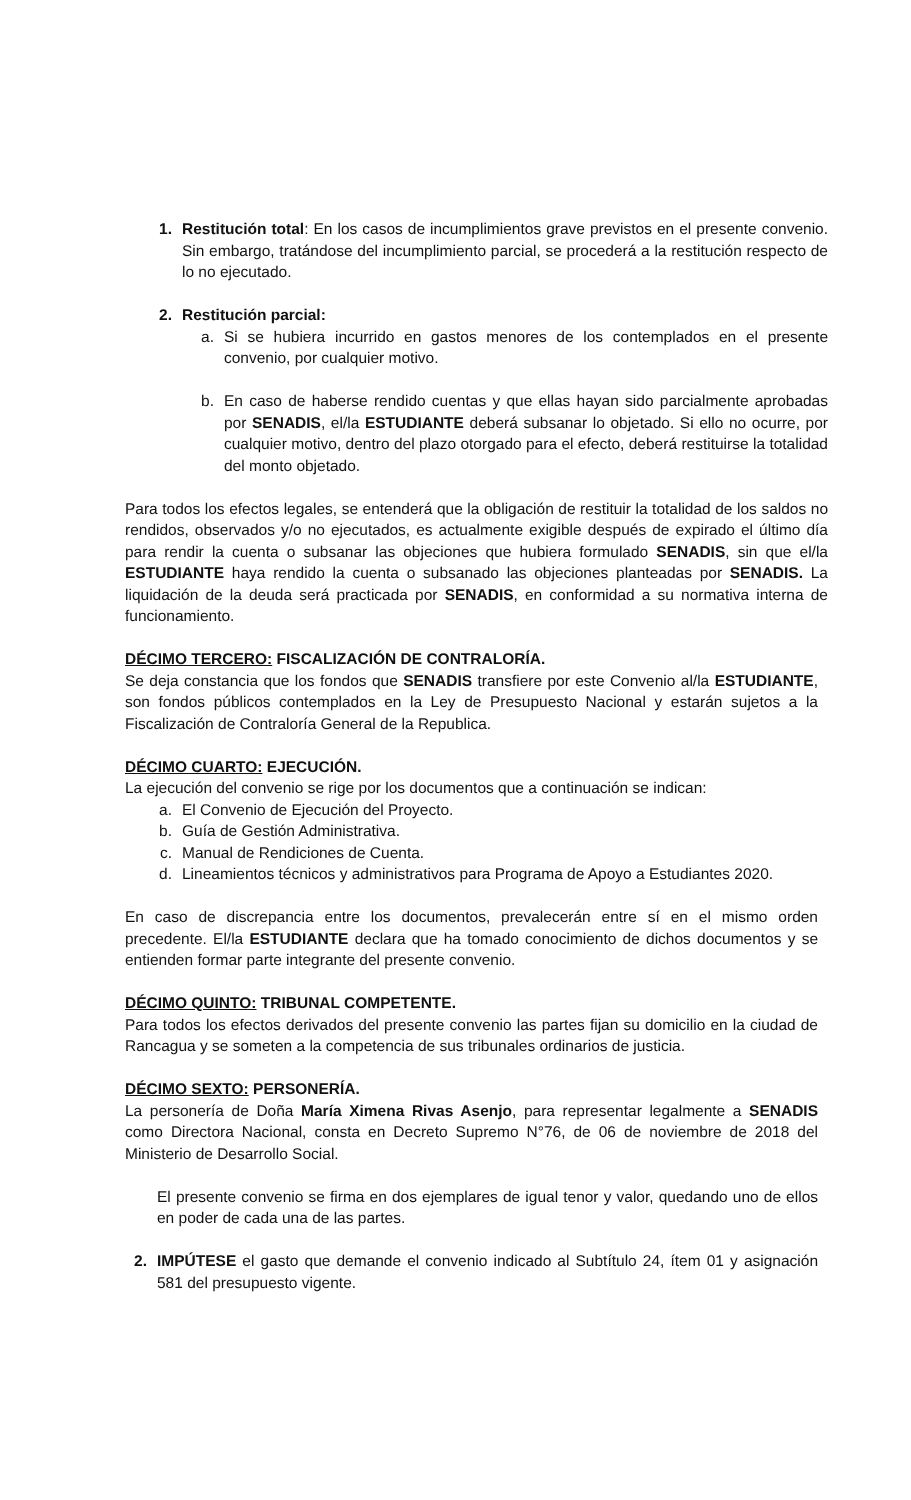1. Restitución total: En los casos de incumplimientos grave previstos en el presente convenio. Sin embargo, tratándose del incumplimiento parcial, se procederá a la restitución respecto de lo no ejecutado.
2. Restitución parcial:
a. Si se hubiera incurrido en gastos menores de los contemplados en el presente convenio, por cualquier motivo.
b. En caso de haberse rendido cuentas y que ellas hayan sido parcialmente aprobadas por SENADIS, el/la ESTUDIANTE deberá subsanar lo objetado. Si ello no ocurre, por cualquier motivo, dentro del plazo otorgado para el efecto, deberá restituirse la totalidad del monto objetado.
Para todos los efectos legales, se entenderá que la obligación de restituir la totalidad de los saldos no rendidos, observados y/o no ejecutados, es actualmente exigible después de expirado el último día para rendir la cuenta o subsanar las objeciones que hubiera formulado SENADIS, sin que el/la ESTUDIANTE haya rendido la cuenta o subsanado las objeciones planteadas por SENADIS. La liquidación de la deuda será practicada por SENADIS, en conformidad a su normativa interna de funcionamiento.
DÉCIMO TERCERO: FISCALIZACIÓN DE CONTRALORÍA.
Se deja constancia que los fondos que SENADIS transfiere por este Convenio al/la ESTUDIANTE, son fondos públicos contemplados en la Ley de Presupuesto Nacional y estarán sujetos a la Fiscalización de Contraloría General de la Republica.
DÉCIMO CUARTO: EJECUCIÓN.
La ejecución del convenio se rige por los documentos que a continuación se indican:
a. El Convenio de Ejecución del Proyecto.
b. Guía de Gestión Administrativa.
c. Manual de Rendiciones de Cuenta.
d. Lineamientos técnicos y administrativos para Programa de Apoyo a Estudiantes 2020.
En caso de discrepancia entre los documentos, prevalecerán entre sí en el mismo orden precedente. El/la ESTUDIANTE declara que ha tomado conocimiento de dichos documentos y se entienden formar parte integrante del presente convenio.
DÉCIMO QUINTO: TRIBUNAL COMPETENTE.
Para todos los efectos derivados del presente convenio las partes fijan su domicilio en la ciudad de Rancagua y se someten a la competencia de sus tribunales ordinarios de justicia.
DÉCIMO SEXTO: PERSONERÍA.
La personería de Doña María Ximena Rivas Asenjo, para representar legalmente a SENADIS como Directora Nacional, consta en Decreto Supremo N°76, de 06 de noviembre de 2018 del Ministerio de Desarrollo Social.
El presente convenio se firma en dos ejemplares de igual tenor y valor, quedando uno de ellos en poder de cada una de las partes.
2. IMPÚTESE el gasto que demande el convenio indicado al Subtítulo 24, ítem 01 y asignación 581 del presupuesto vigente.